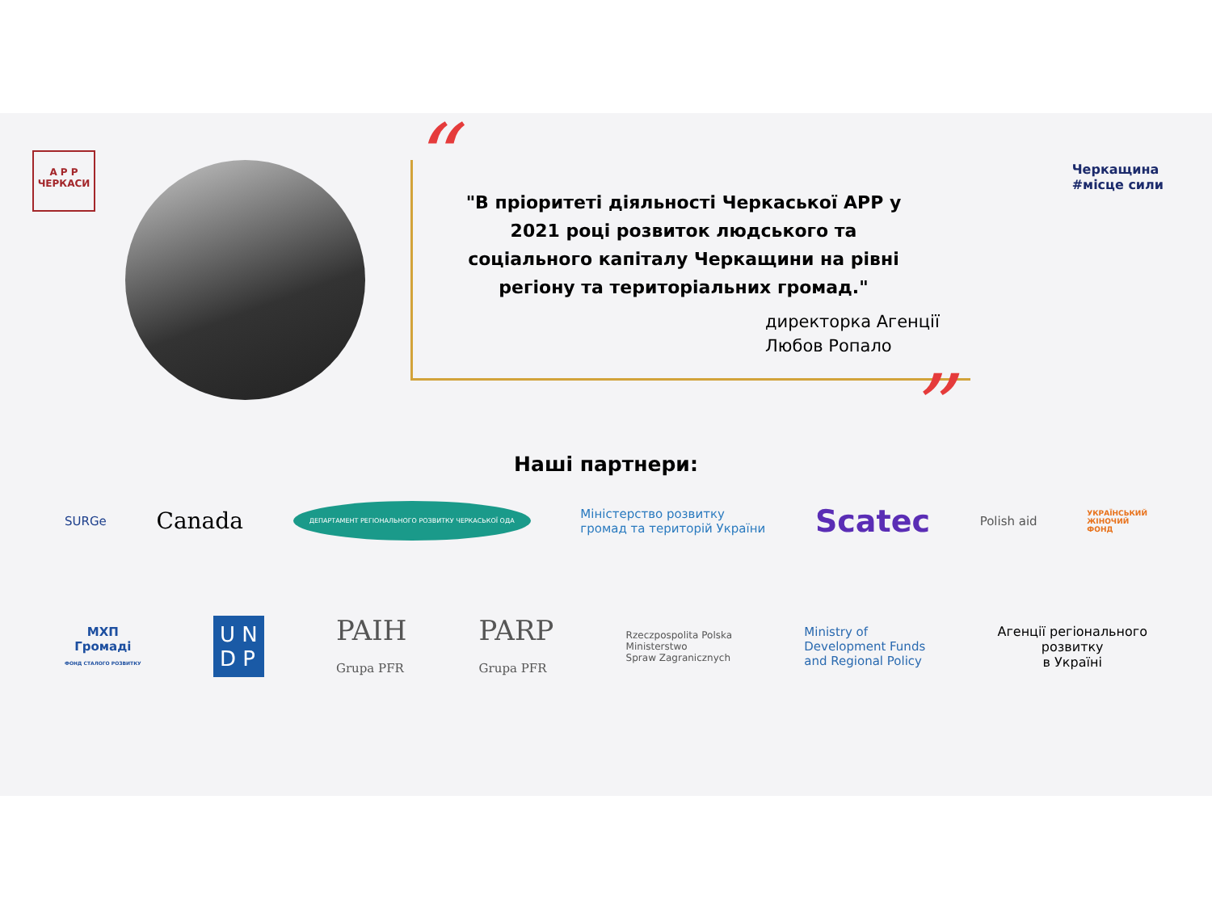А Р Р
ЧЕРКАСИ
“
"В пріоритеті діяльності Черкаської АРР у 2021 році розвиток людського та соціального капіталу Черкащини на рівні регіону та територіальних громад."
директорка Агенції
Любов Ропало
”
Черкащина
#місце сили
Наші партнери:
SURGe Canada ДЕПАРТАМЕНТ РЕГІОНАЛЬНОГО РОЗВИТКУ ЧЕРКАСЬКОЇ ОДА Міністерство розвитку
громад та територій України Scatec Polish aid УКРАЇНСЬКИЙ
ЖІНОЧИЙ
ФОНД
МХП
Громаді
ФОНД СТАЛОГО РОЗВИТКУ U N
D P PAIH
Grupa PFR PARP
Grupa PFR Rzeczpospolita Polska
Ministerstwo
Spraw Zagranicznych Ministry of
Development Funds
and Regional Policy Агенції регіонального
розвитку
в Україні